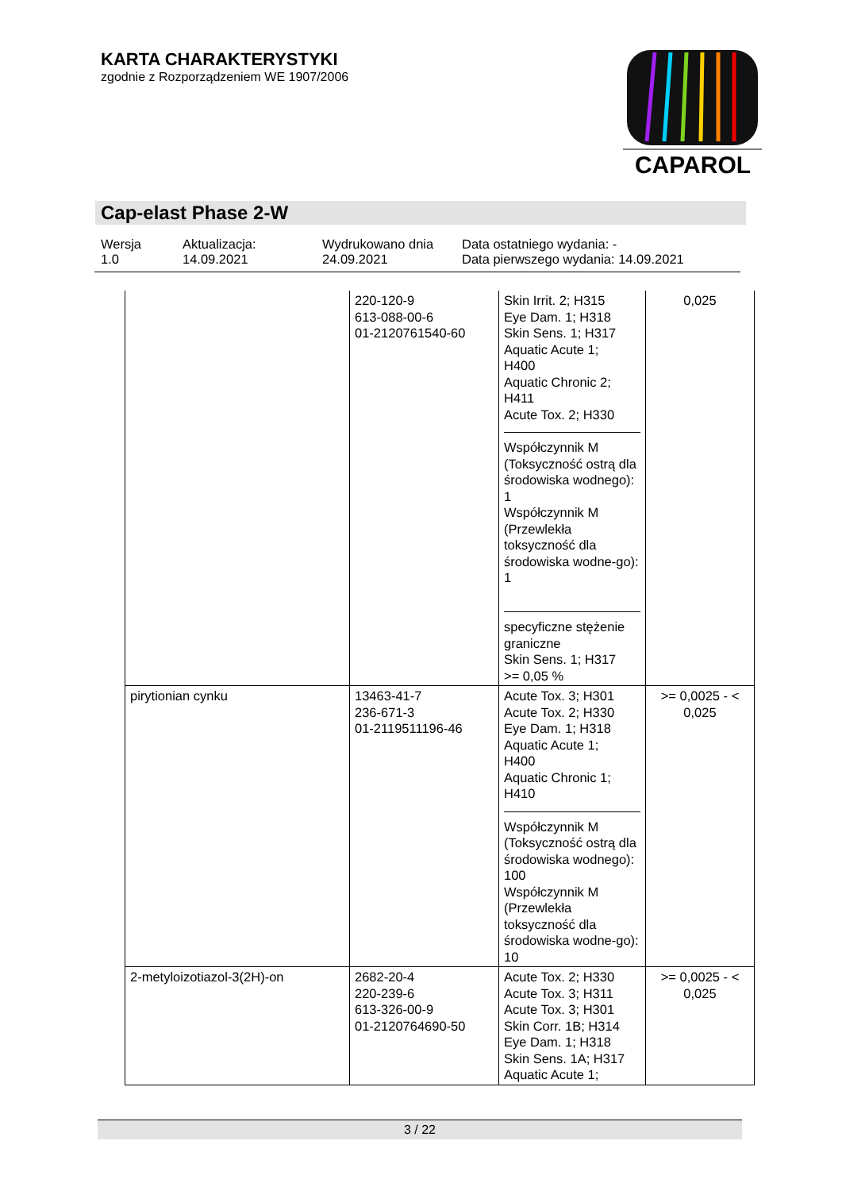KARTA CHARAKTERYSTYKI
zgodnie z Rozporządzeniem WE 1907/2006
CAPAROL
Cap-elast Phase 2-W
Wersja
1.0
Aktualizacja:
14.09.2021
Wydrukowano dnia
24.09.2021
Data ostatniego wydania: -
Data pierwszego wydania: 14.09.2021
| | 220-120-9 613-088-00-6 01-2120761540-60 | Skin Irrit. 2; H315 Eye Dam. 1; H318 Skin Sens. 1; H317 Aquatic Acute 1; H400 Aquatic Chronic 2; H411 Acute Tox. 2; H330 Współczynnik M (Toksyczność ostrą dla środowiska wodnego): 1 Współczynnik M (Przewlekła toksyczność dla środowiska wodne-go): 1 specyficzne stężenie graniczne Skin Sens. 1; H317 >= 0,05 % | 0,025 |
| pirytionian cynku | 13463-41-7 236-671-3 01-2119511196-46 | Acute Tox. 3; H301 Acute Tox. 2; H330 Eye Dam. 1; H318 Aquatic Acute 1; H400 Aquatic Chronic 1; H410 Współczynnik M (Toksyczność ostrą dla środowiska wodnego): 100 Współczynnik M (Przewlekła toksyczność dla środowiska wodne-go): 10 | >= 0,0025 - < 0,025 |
| 2-metyloizotiazol-3(2H)-on | 2682-20-4 220-239-6 613-326-00-9 01-2120764690-50 | Acute Tox. 2; H330 Acute Tox. 3; H311 Acute Tox. 3; H301 Skin Corr. 1B; H314 Eye Dam. 1; H318 Skin Sens. 1A; H317 Aquatic Acute 1; | >= 0,0025 - < 0,025 |
3 / 22